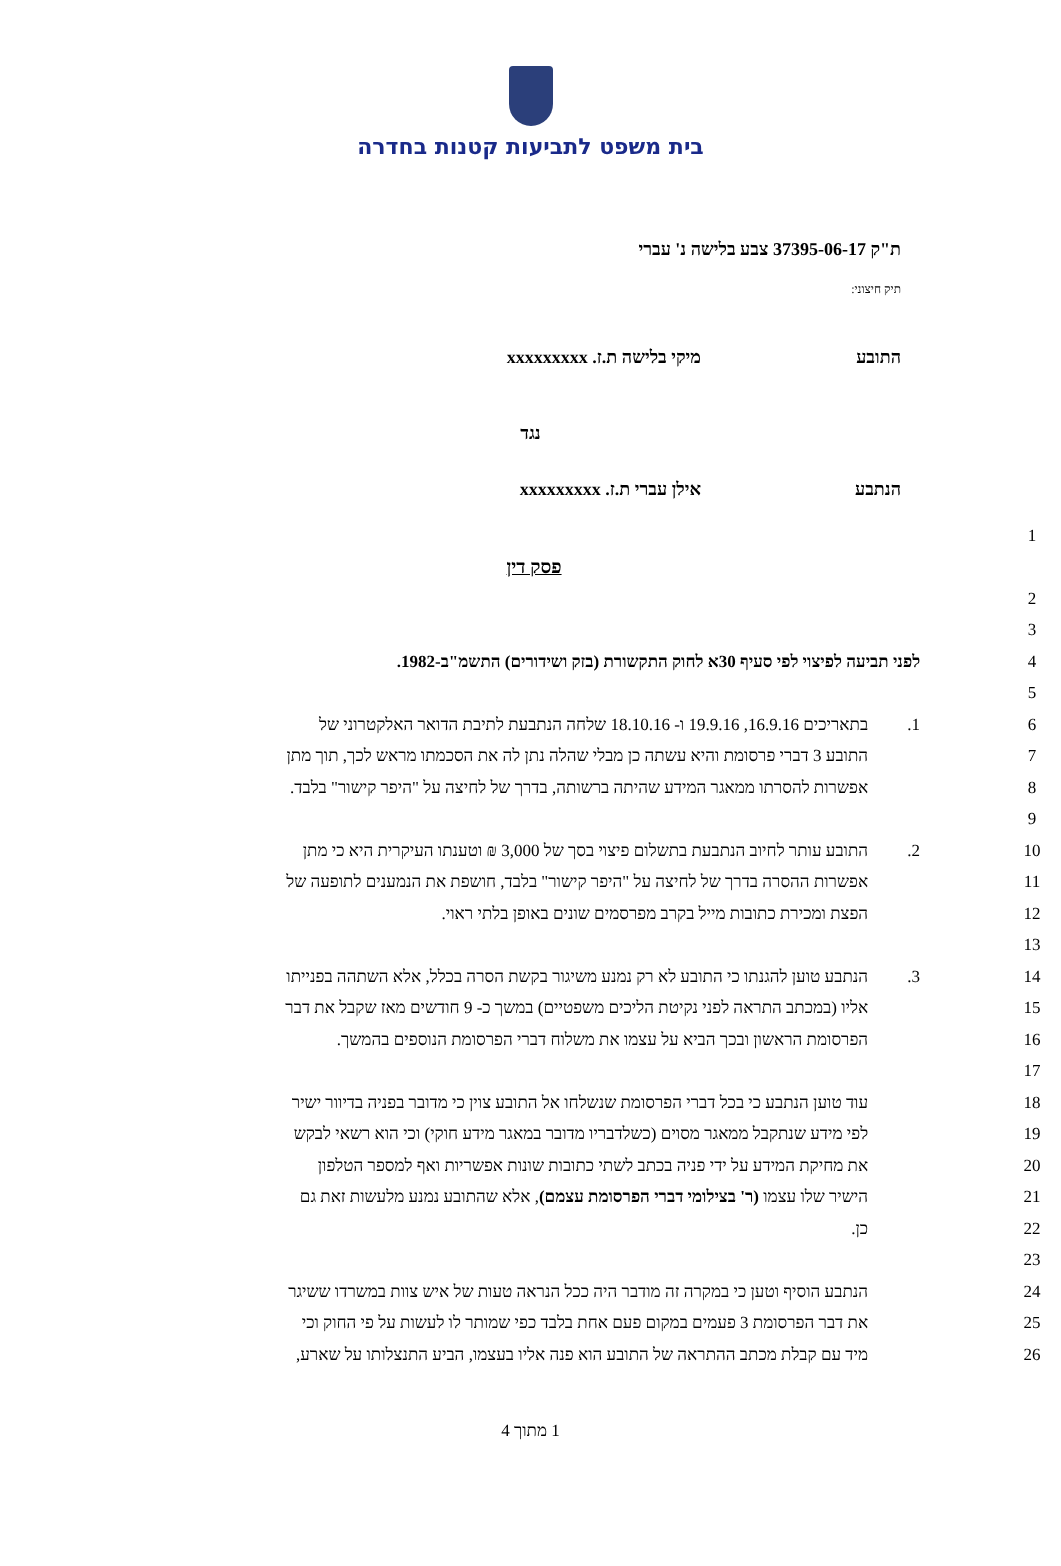בית משפט לתביעות קטנות בחדרה
ת"ק 37395-06-17 צבע בלישה נ' עברי
תיק חיצוני:
התובע מיקי בלישה ת.ז. xxxxxxxxx
נגד
הנתבע אילן עברי ת.ז. xxxxxxxxx
1
פסק דין
2
3
4 לפני תביעה לפיצוי לפי סעיף 30א לחוק התקשורת (בזק ושידורים) התשמ"ב-1982.
5
6
1. בתאריכים 16.9.16, 19.9.16 ו- 18.10.16 שלחה הנתבעת לתיבת הדואר האלקטרוני של
7 התובע 3 דברי פרסומת והיא עשתה כן מבלי שהלה נתן לה את הסכמתו מראש לכך, תוך מתן
8 אפשרות להסרתו ממאגר המידע שהיתה ברשותה, בדרך של לחיצה על "היפר קישור" בלבד.
9
10
2. התובע עותר לחיוב הנתבעת בתשלום פיצוי בסך של 3,000 ₪ וטענתו העיקרית היא כי מתן
11 אפשרות ההסרה בדרך של לחיצה על "היפר קישור" בלבד, חושפת את הנמענים לתופעה של
12 הפצת ומכירת כתובות מייל בקרב מפרסמים שונים באופן בלתי ראוי.
13
14
3. הנתבע טוען להגנתו כי התובע לא רק נמנע משיגור בקשת הסרה בכלל, אלא השתהה בפנייתו
15 אליו (במכתב התראה לפני נקיטת הליכים משפטיים) במשך כ- 9 חודשים מאז שקבל את דבר
16 הפרסומת הראשון ובכך הביא על עצמו את משלוח דברי הפרסומת הנוספים בהמשך.
17
18
עוד טוען הנתבע כי בכל דברי הפרסומת שנשלחו אל התובע צוין כי מדובר בפניה בדיוור ישיר
19 לפי מידע שנתקבל ממאגר מסוים (כשלדבריו מדובר במאגר מידע חוקי) וכי הוא רשאי לבקש
20 את מחיקת המידע על ידי פניה בכתב לשתי כתובות שונות אפשריות ואף למספר הטלפון
21 הישיר שלו עצמו (ר' בצילומי דברי הפרסומת עצמם), אלא שהתובע נמנע מלעשות זאת גם
22 כן.
23
24 הנתבע הוסיף וטען כי במקרה זה מודבר היה ככל הנראה טעות של איש צוות במשרדו ששיגר
25 את דבר הפרסומת 3 פעמים במקום פעם אחת בלבד כפי שמותר לו לעשות על פי החוק וכי
26 מיד עם קבלת מכתב ההתראה של התובע הוא פנה אליו בעצמו, הביע התנצלותו על שארע,
1 מתוך 4